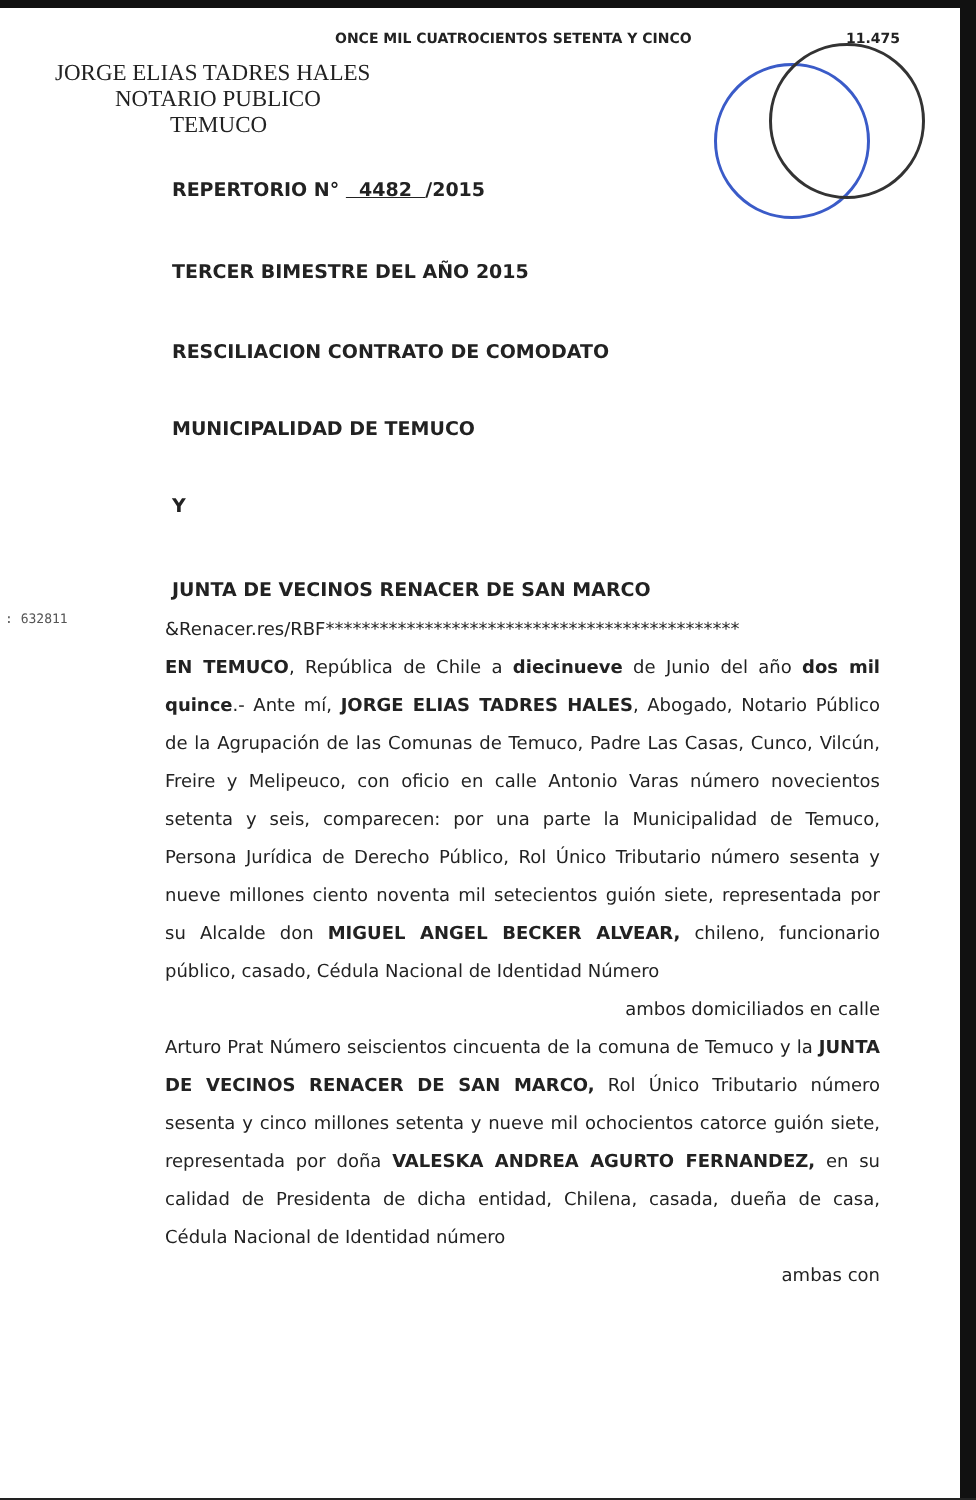ONCE MIL CUATROCIENTOS SETENTA Y CINCO 11.475
JORGE ELIAS TADRES HALES
NOTARIO PUBLICO
TEMUCO
REPERTORIO N° 4482 /2015
TERCER BIMESTRE DEL AÑO 2015
RESCILIACION CONTRATO DE COMODATO
MUNICIPALIDAD DE TEMUCO
Y
JUNTA DE VECINOS RENACER DE SAN MARCO
: 632811
&Renacer.res/RBF**********************************************
EN TEMUCO, República de Chile a diecinueve de Junio del año dos mil quince.- Ante mí, JORGE ELIAS TADRES HALES, Abogado, Notario Público de la Agrupación de las Comunas de Temuco, Padre Las Casas, Cunco, Vilcún, Freire y Melipeuco, con oficio en calle Antonio Varas número novecientos setenta y seis, comparecen: por una parte la Municipalidad de Temuco, Persona Jurídica de Derecho Público, Rol Único Tributario número sesenta y nueve millones ciento noventa mil setecientos guión siete, representada por su Alcalde don MIGUEL ANGEL BECKER ALVEAR, chileno, funcionario público, casado, Cédula Nacional de Identidad Número
ambos domiciliados en calle
Arturo Prat Número seiscientos cincuenta de la comuna de Temuco y la JUNTA DE VECINOS RENACER DE SAN MARCO, Rol Único Tributario número sesenta y cinco millones setenta y nueve mil ochocientos catorce guión siete, representada por doña VALESKA ANDREA AGURTO FERNANDEZ, en su calidad de Presidenta de dicha entidad, Chilena, casada, dueña de casa, Cédula Nacional de Identidad número
ambas con